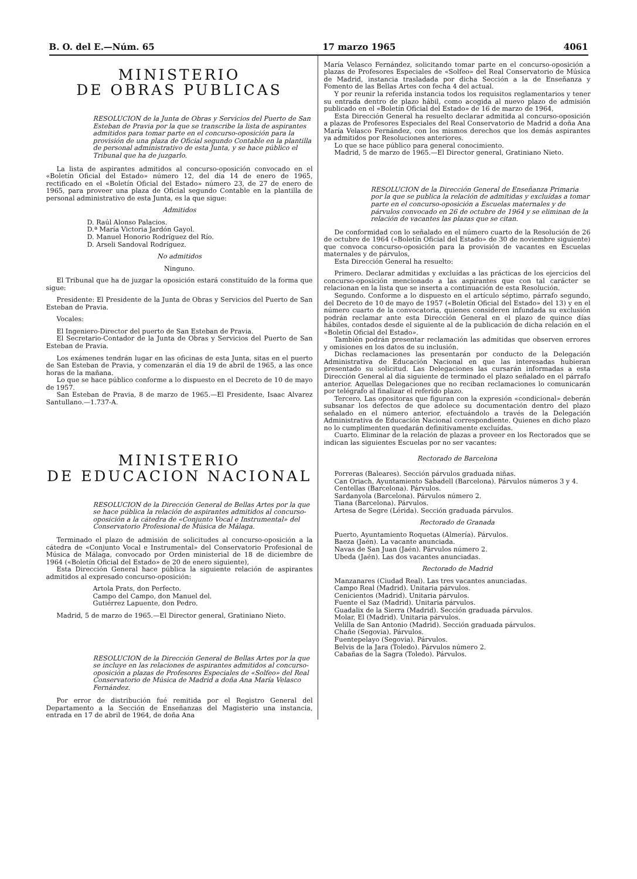B. O. del E.—Núm. 65 17 marzo 1965 4061
MINISTERIO
DE OBRAS PUBLICAS
RESOLUCION de la Junta de Obras y Servicios del Puerto de San Esteban de Pravia por la que se transcribe la lista de aspirantes admitidos para tomar parte en el concurso-oposición para la provisión de una plaza de Oficial segundo Contable en la plantilla de personal administrativo de esta Junta, y se hace público el Tribunal que ha de juzgarlo.
La lista de aspirantes admitidos al concurso-oposición convocado en el «Boletín Oficial del Estado» número 12, del día 14 de enero de 1965, rectificado en el «Boletín Oficial del Estado» número 23, de 27 de enero de 1965, para proveer una plaza de Oficial segundo Contable en la plantilla de personal administrativo de esta Junta, es la que sigue:
Admitidos
D. Raúl Alonso Palacios.
D.ª María Victoria Jardón Gayol.
D. Manuel Honorio Rodríguez del Río.
D. Arseli Sandoval Rodríguez.
No admitidos
Ninguno.
El Tribunal que ha de juzgar la oposición estará constituído de la forma que sigue:
Presidente: El Presidente de la Junta de Obras y Servicios del Puerto de San Esteban de Pravia.
Vocales:
El Ingeniero-Director del puerto de San Esteban de Pravia.
El Secretario-Contador de la Junta de Obras y Servicios del Puerto de San Esteban de Pravia.
Los exámenes tendrán lugar en las oficinas de esta Junta, sitas en el puerto de San Esteban de Pravia, y comenzarán el día 19 de abril de 1965, a las once horas de la mañana.
Lo que se hace público conforme a lo dispuesto en el Decreto de 10 de mayo de 1957.
San Esteban de Pravia, 8 de marzo de 1965.—El Presidente, Isaac Alvarez Santullano.—1.737-A.
MINISTERIO
DE EDUCACION NACIONAL
RESOLUCION de la Dirección General de Bellas Artes por la que se hace pública la relación de aspirantes admitidos al concurso-oposición a la cátedra de «Conjunto Vocal e Instrumental» del Conservatorio Profesional de Música de Málaga.
Terminado el plazo de admisión de solicitudes al concurso-oposición a la cátedra de «Conjunto Vocal e Instrumental» del Conservatorio Profesional de Música de Málaga, convocado por Orden ministerial de 18 de diciembre de 1964 («Boletín Oficial del Estado» de 20 de enero siguiente),
Esta Dirección General hace pública la siguiente relación de aspirantes admitidos al expresado concurso-oposición:
Artola Prats, don Perfecto.
Campo del Campo, don Manuel del.
Gutiérrez Lapuente, don Pedro.
Madrid, 5 de marzo de 1965.—El Director general, Gratiniano Nieto.
RESOLUCION de la Dirección General de Bellas Artes por la que se incluye en las relaciones de aspirantes admitidos al concurso-oposición a plazas de Profesores Especiales de «Solfeo» del Real Conservatorio de Música de Madrid a doña Ana María Velasco Fernández.
Por error de distribución fué remitida por el Registro General del Departamento a la Sección de Enseñanzas del Magisterio una instancia, entrada en 17 de abril de 1964, de doña Ana
María Velasco Fernández, solicitando tomar parte en el concurso-oposición a plazas de Profesores Especiales de «Solfeo» del Real Conservatorio de Música de Madrid, instancia trasladada por dicha Sección a la de Enseñanza y Fomento de las Bellas Artes con fecha 4 del actual.
Y por reunir la referida instancia todos los requisitos reglamentarios y tener su entrada dentro de plazo hábil, como acogida al nuevo plazo de admisión publicado en el «Boletín Oficial del Estado» de 16 de marzo de 1964,
Esta Dirección General ha resuelto declarar admitida al concurso-oposición a plazas de Profesores Especiales del Real Conservatorio de Madrid a doña Ana María Velasco Fernández, con los mismos derechos que los demás aspirantes ya admitidos por Resoluciones anteriores.
Lo que se hace público para general conocimiento.
Madrid, 5 de marzo de 1965.—El Director general, Gratiniano Nieto.
RESOLUCION de la Dirección General de Enseñanza Primaria por la que se publica la relación de admitidas y excluídas a tomar parte en el concurso-oposición a Escuelas maternales y de párvulos convocado en 26 de octubre de 1964 y se eliminan de la relación de vacantes las plazas que se citan.
De conformidad con lo señalado en el número cuarto de la Resolución de 26 de octubre de 1964 («Boletín Oficial del Estado» de 30 de noviembre siguiente) que convoca concurso-oposición para la provisión de vacantes en Escuelas maternales y de párvulos,
Esta Dirección General ha resuelto:
Primero. Declarar admitidas y excluídas a las prácticas de los ejercicios del concurso-oposición mencionado a las aspirantes que con tal carácter se relacionan en la lista que se inserta a continuación de esta Resolución.
Segundo. Conforme a lo dispuesto en el artículo séptimo, párrafo segundo, del Decreto de 10 de mayo de 1957 («Boletín Oficial del Estado» del 13) y en el número cuarto de la convocatoria, quienes consideren infundada su exclusión podrán reclamar ante esta Dirección General en el plazo de quince días hábiles, contados desde el siguiente al de la publicación de dicha relación en el «Boletín Oficial del Estado».
También podrán presentar reclamación las admitidas que observen errores y omisiones en los datos de su inclusión.
Dichas reclamaciones las presentarán por conducto de la Delegación Administrativa de Educación Nacional en que las interesadas hubieran presentado su solicitud. Las Delegaciones las cursarán informadas a esta Dirección General al día siguiente de terminado el plazo señalado en el párrafo anterior. Aquellas Delegaciones que no reciban reclamaciones lo comunicarán por telégrafo al finalizar el referido plazo.
Tercero. Las opositoras que figuran con la expresión «condicional» deberán subsanar los defectos de que adolece su documentación dentro del plazo señalado en el número anterior, efectuándolo a través de la Delegación Administrativa de Educación Nacional correspondiente. Quienes en dicho plazo no lo cumplimenten quedarán definitivamente excluídas.
Cuarto. Eliminar de la relación de plazas a proveer en los Rectorados que se indican las siguientes Escuelas por no ser vacantes:
Rectorado de Barcelona
Porreras (Baleares). Sección párvulos graduada niñas.
Can Oriach, Ayuntamiento Sabadell (Barcelona). Párvulos números 3 y 4.
Centellas (Barcelona). Párvulos.
Sardanyola (Barcelona). Párvulos número 2.
Tiana (Barcelona). Párvulos.
Artesa de Segre (Lérida). Sección graduada párvulos.
Rectorado de Granada
Puerto, Ayuntamiento Roquetas (Almería). Párvulos.
Baeza (Jaén). La vacante anunciada.
Navas de San Juan (Jaén). Párvulos número 2.
Ubeda (Jaén). Las dos vacantes anunciadas.
Rectorado de Madrid
Manzanares (Ciudad Real). Las tres vacantes anunciadas.
Campo Real (Madrid). Unitaria párvulos.
Cenicientos (Madrid). Unitaria párvulos.
Fuente el Saz (Madrid). Unitaria párvulos.
Guadalix de la Sierra (Madrid). Sección graduada párvulos.
Molar, El (Madrid). Unitaria párvulos.
Velilla de San Antonio (Madrid). Sección graduada párvulos.
Chañe (Segovia). Párvulos.
Fuentepelayo (Segovia). Párvulos.
Belvis de la Jara (Toledo). Párvulos número 2.
Cabañas de la Sagra (Toledo). Párvulos.